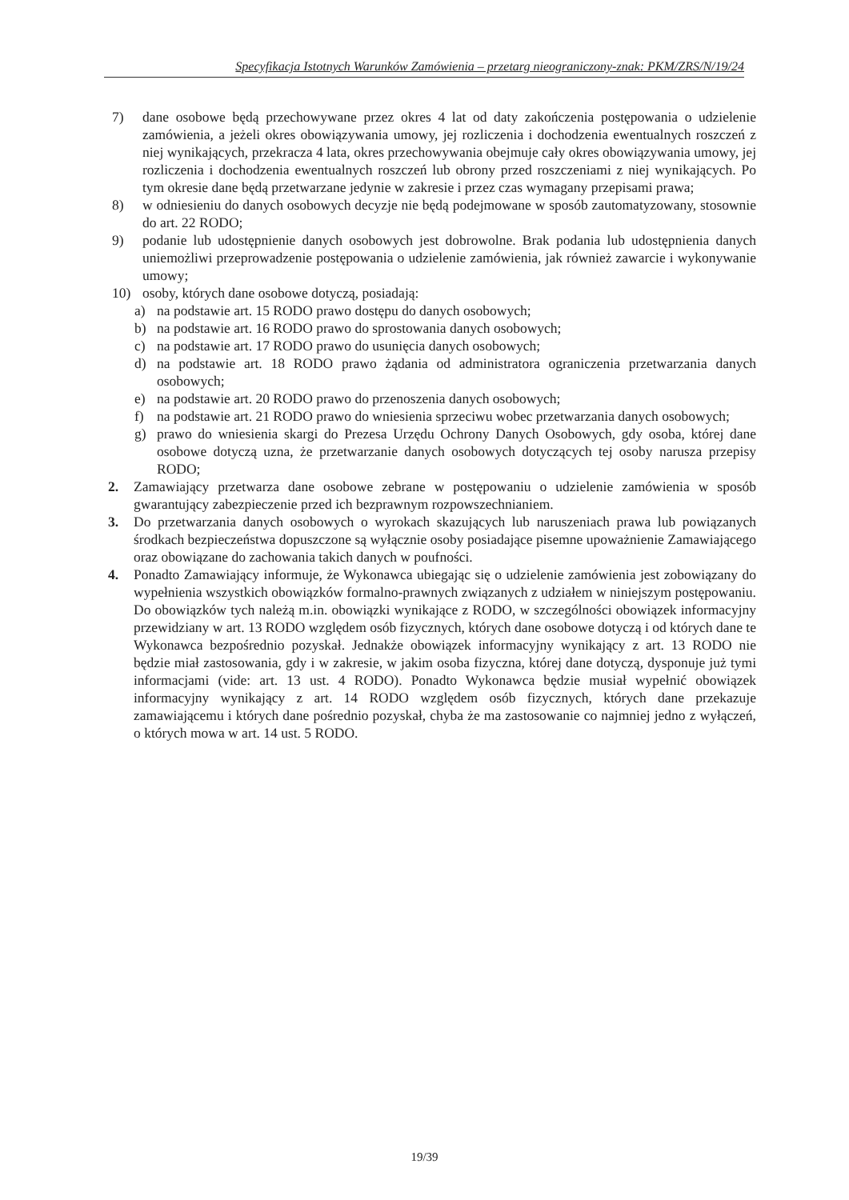Specyfikacja Istotnych Warunków Zamówienia – przetarg nieograniczony-znak: PKM/ZRS/N/19/24
7) dane osobowe będą przechowywane przez okres 4 lat od daty zakończenia postępowania o udzielenie zamówienia, a jeżeli okres obowiązywania umowy, jej rozliczenia i dochodzenia ewentualnych roszczeń z niej wynikających, przekracza 4 lata, okres przechowywania obejmuje cały okres obowiązywania umowy, jej rozliczenia i dochodzenia ewentualnych roszczeń lub obrony przed roszczeniami z niej wynikających. Po tym okresie dane będą przetwarzane jedynie w zakresie i przez czas wymagany przepisami prawa;
8) w odniesieniu do danych osobowych decyzje nie będą podejmowane w sposób zautomatyzowany, stosownie do art. 22 RODO;
9) podanie lub udostępnienie danych osobowych jest dobrowolne. Brak podania lub udostępnienia danych uniemożliwi przeprowadzenie postępowania o udzielenie zamówienia, jak również zawarcie i wykonywanie umowy;
10) osoby, których dane osobowe dotyczą, posiadają:
a) na podstawie art. 15 RODO prawo dostępu do danych osobowych;
b) na podstawie art. 16 RODO prawo do sprostowania danych osobowych;
c) na podstawie art. 17 RODO prawo do usunięcia danych osobowych;
d) na podstawie art. 18 RODO prawo żądania od administratora ograniczenia przetwarzania danych osobowych;
e) na podstawie art. 20 RODO prawo do przenoszenia danych osobowych;
f) na podstawie art. 21 RODO prawo do wniesienia sprzeciwu wobec przetwarzania danych osobowych;
g) prawo do wniesienia skargi do Prezesa Urzędu Ochrony Danych Osobowych, gdy osoba, której dane osobowe dotyczą uzna, że przetwarzanie danych osobowych dotyczących tej osoby narusza przepisy RODO;
2. Zamawiający przetwarza dane osobowe zebrane w postępowaniu o udzielenie zamówienia w sposób gwarantujący zabezpieczenie przed ich bezprawnym rozpowszechnianiem.
3. Do przetwarzania danych osobowych o wyrokach skazujących lub naruszeniach prawa lub powiązanych środkach bezpieczeństwa dopuszczone są wyłącznie osoby posiadające pisemne upoważnienie Zamawiającego oraz obowiązane do zachowania takich danych w poufności.
4. Ponadto Zamawiający informuje, że Wykonawca ubiegając się o udzielenie zamówienia jest zobowiązany do wypełnienia wszystkich obowiązków formalno-prawnych związanych z udziałem w niniejszym postępowaniu. Do obowiązków tych należą m.in. obowiązki wynikające z RODO, w szczególności obowiązek informacyjny przewidziany w art. 13 RODO względem osób fizycznych, których dane osobowe dotyczą i od których dane te Wykonawca bezpośrednio pozyskał. Jednakże obowiązek informacyjny wynikający z art. 13 RODO nie będzie miał zastosowania, gdy i w zakresie, w jakim osoba fizyczna, której dane dotyczą, dysponuje już tymi informacjami (vide: art. 13 ust. 4 RODO). Ponadto Wykonawca będzie musiał wypełnić obowiązek informacyjny wynikający z art. 14 RODO względem osób fizycznych, których dane przekazuje zamawiającemu i których dane pośrednio pozyskał, chyba że ma zastosowanie co najmniej jedno z wyłączeń, o których mowa w art. 14 ust. 5 RODO.
19/39